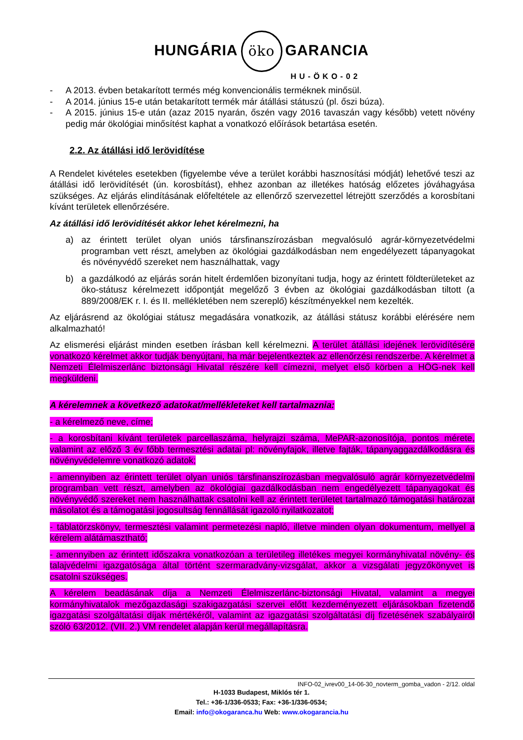HUNGÁRIA öko GARANCIA
HU-ÖKO-02
- A 2013. évben betakarított termés még konvencionális terméknek minősül.
- A 2014. június 15-e után betakarított termék már átállási státuszú (pl. őszi búza).
- A 2015. június 15-e után (azaz 2015 nyarán, őszén vagy 2016 tavaszán vagy később) vetett növény pedig már ökológiai minősítést kaphat a vonatkozó előírások betartása esetén.
2.2. Az átállási idő lerövidítése
A Rendelet kivételes esetekben (figyelembe véve a terület korábbi hasznosítási módját) lehetővé teszi az átállási idő lerövidítését (ún. korosbítást), ehhez azonban az illetékes hatóság előzetes jóváhagyása szükséges. Az eljárás elindításának előfeltétele az ellenőrző szervezettel létrejött szerződés a korosbítani kívánt területek ellenőrzésére.
Az átállási idő lerövidítését akkor lehet kérelmezni, ha
a) az érintett terület olyan uniós társfinanszírozásban megvalósuló agrár-környezetvédelmi programban vett részt, amelyben az ökológiai gazdálkodásban nem engedélyezett tápanyagokat és növényvédő szereket nem használhattak, vagy
b) a gazdálkodó az eljárás során hitelt érdemlően bizonyítani tudja, hogy az érintett földterületeket az öko-státusz kérelmezett időpontját megelőző 3 évben az ökológiai gazdálkodásban tiltott (a 889/2008/EK r. I. és II. mellékletében nem szereplő) készítményekkel nem kezelték.
Az eljárásrend az ökológiai státusz megadására vonatkozik, az átállási státusz korábbi elérésére nem alkalmazható!
Az elismerési eljárást minden esetben írásban kell kérelmezni. A terület átállási idejének lerövidítésére vonatkozó kérelmet akkor tudják benyújtani, ha már bejelentkeztek az ellenőrzési rendszerbe. A kérelmet a Nemzeti Élelmiszerlánc biztonsági Hivatal részére kell címezni, melyet első körben a HÖG-nek kell megküldeni.
A kérelemnek a következő adatokat/mellékleteket kell tartalmaznia:
- a kérelmező neve, címe;
- a korosbítani kívánt területek parcellaszáma, helyrajzi száma, MePAR-azonosítója, pontos mérete, valamint az előző 3 év főbb termesztési adatai pl: növényfajok, illetve fajták, tápanyaggazdálkodásra és növényvédelemre vonatkozó adatok;
- amennyiben az érintett terület olyan uniós társfinanszírozásban megvalósuló agrár környezetvédelmi programban vett részt, amelyben az ökológiai gazdálkodásban nem engedélyezett tápanyagokat és növényvédő szereket nem használhattak csatolni kell az érintett területet tartalmazó támogatási határozat másolatot és a támogatási jogosultság fennállását igazoló nyilatkozatot;
- táblatörzskönyv, termesztési valamint permetezési napló, illetve minden olyan dokumentum, mellyel a kérelem alátámasztható;
- amennyiben az érintett időszakra vonatkozóan a területileg illetékes megyei kormányhivatal növény- és talajvédelmi igazgatósága által történt szermaradvány-vizsgálat, akkor a vizsgálati jegyzőkönyvet is csatolni szükséges.
A kérelem beadásának díja a Nemzeti Élelmiszerlánc-biztonsági Hivatal, valamint a megyei kormányhivatalok mezőgazdasági szakigazgatási szervei előtt kezdeményezett eljárásokban fizetendő igazgatási szolgáltatási díjak mértékéről, valamint az igazgatási szolgáltatási díj fizetésének szabályairól szóló 63/2012. (VII. 2.) VM rendelet alapján kerül megállapításra.
INFO-02_ivrev00_14-06-30_novterm_gomba_vadon - 2/12. oldal
H-1033 Budapest, Miklós tér 1.
Tel.: +36-1/336-0533; Fax: +36-1/336-0534;
Email: info@okogaranca.hu Web: www.okogarancia.hu